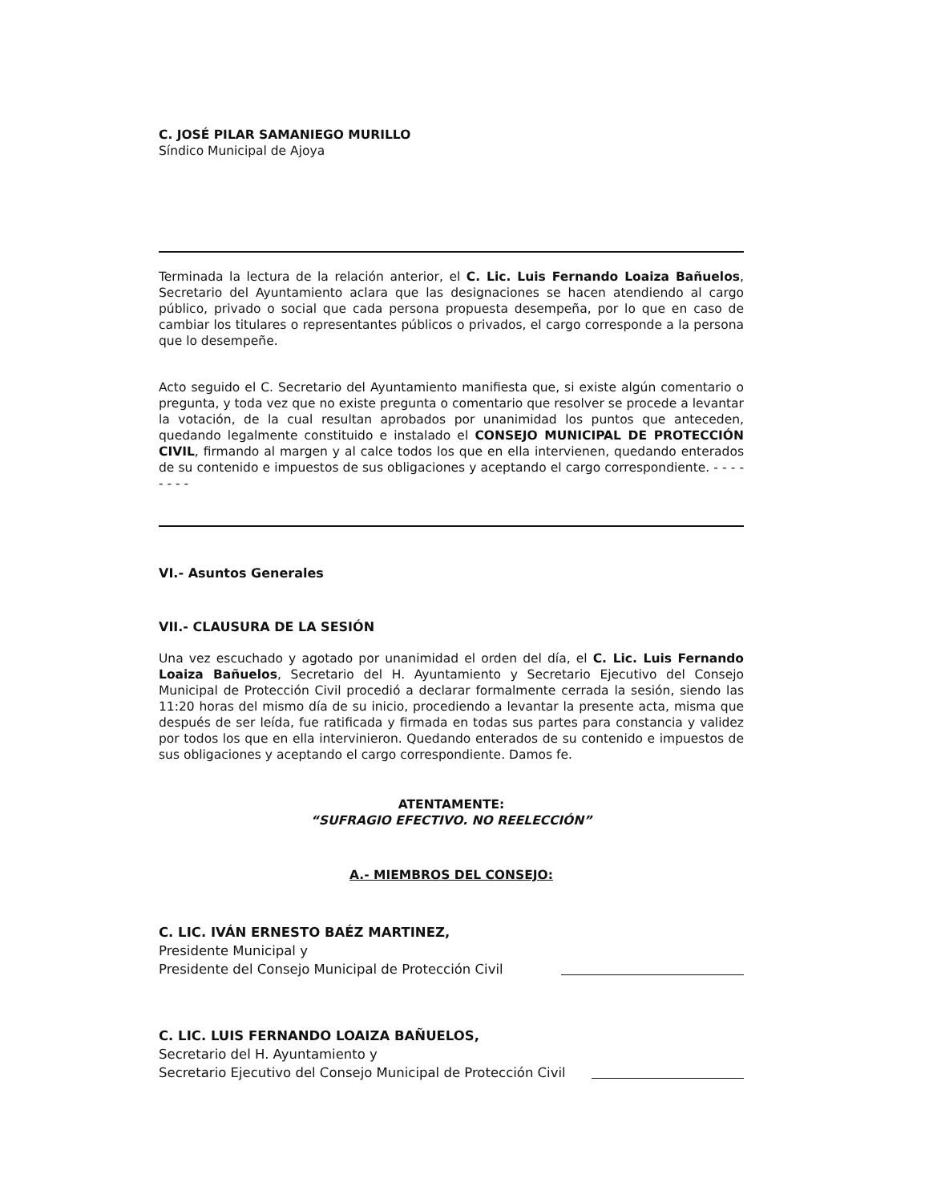C. JOSÉ PILAR SAMANIEGO MURILLO
Síndico Municipal de Ajoya
Terminada la lectura de la relación anterior, el C. Lic. Luis Fernando Loaiza Bañuelos, Secretario del Ayuntamiento aclara que las designaciones se hacen atendiendo al cargo público, privado o social que cada persona propuesta desempeña, por lo que en caso de cambiar los titulares o representantes públicos o privados, el cargo corresponde a la persona que lo desempeñe.
Acto seguido el C. Secretario del Ayuntamiento manifiesta que, si existe algún comentario o pregunta, y toda vez que no existe pregunta o comentario que resolver se procede a levantar la votación, de la cual resultan aprobados por unanimidad los puntos que anteceden, quedando legalmente constituido e instalado el CONSEJO MUNICIPAL DE PROTECCIÓN CIVIL, firmando al margen y al calce todos los que en ella intervienen, quedando enterados de su contenido e impuestos de sus obligaciones y aceptando el cargo correspondiente. - - - - - - - -
VI.- Asuntos Generales
VII.- CLAUSURA DE LA SESIÓN
Una vez escuchado y agotado por unanimidad el orden del día, el C. Lic. Luis Fernando Loaiza Bañuelos, Secretario del H. Ayuntamiento y Secretario Ejecutivo del Consejo Municipal de Protección Civil procedió a declarar formalmente cerrada la sesión, siendo las 11:20 horas del mismo día de su inicio, procediendo a levantar la presente acta, misma que después de ser leída, fue ratificada y firmada en todas sus partes para constancia y validez por todos los que en ella intervinieron. Quedando enterados de su contenido e impuestos de sus obligaciones y aceptando el cargo correspondiente. Damos fe.
ATENTAMENTE:
“SUFRAGIO EFECTIVO. NO REELECCIÓN”
A.- MIEMBROS DEL CONSEJO:
C. LIC. IVÁN ERNESTO BAÉZ MARTINEZ,
Presidente Municipal y
Presidente del Consejo Municipal de Protección Civil
C. LIC. LUIS FERNANDO LOAIZA BAÑUELOS,
Secretario del H. Ayuntamiento y
Secretario Ejecutivo del Consejo Municipal de Protección Civil